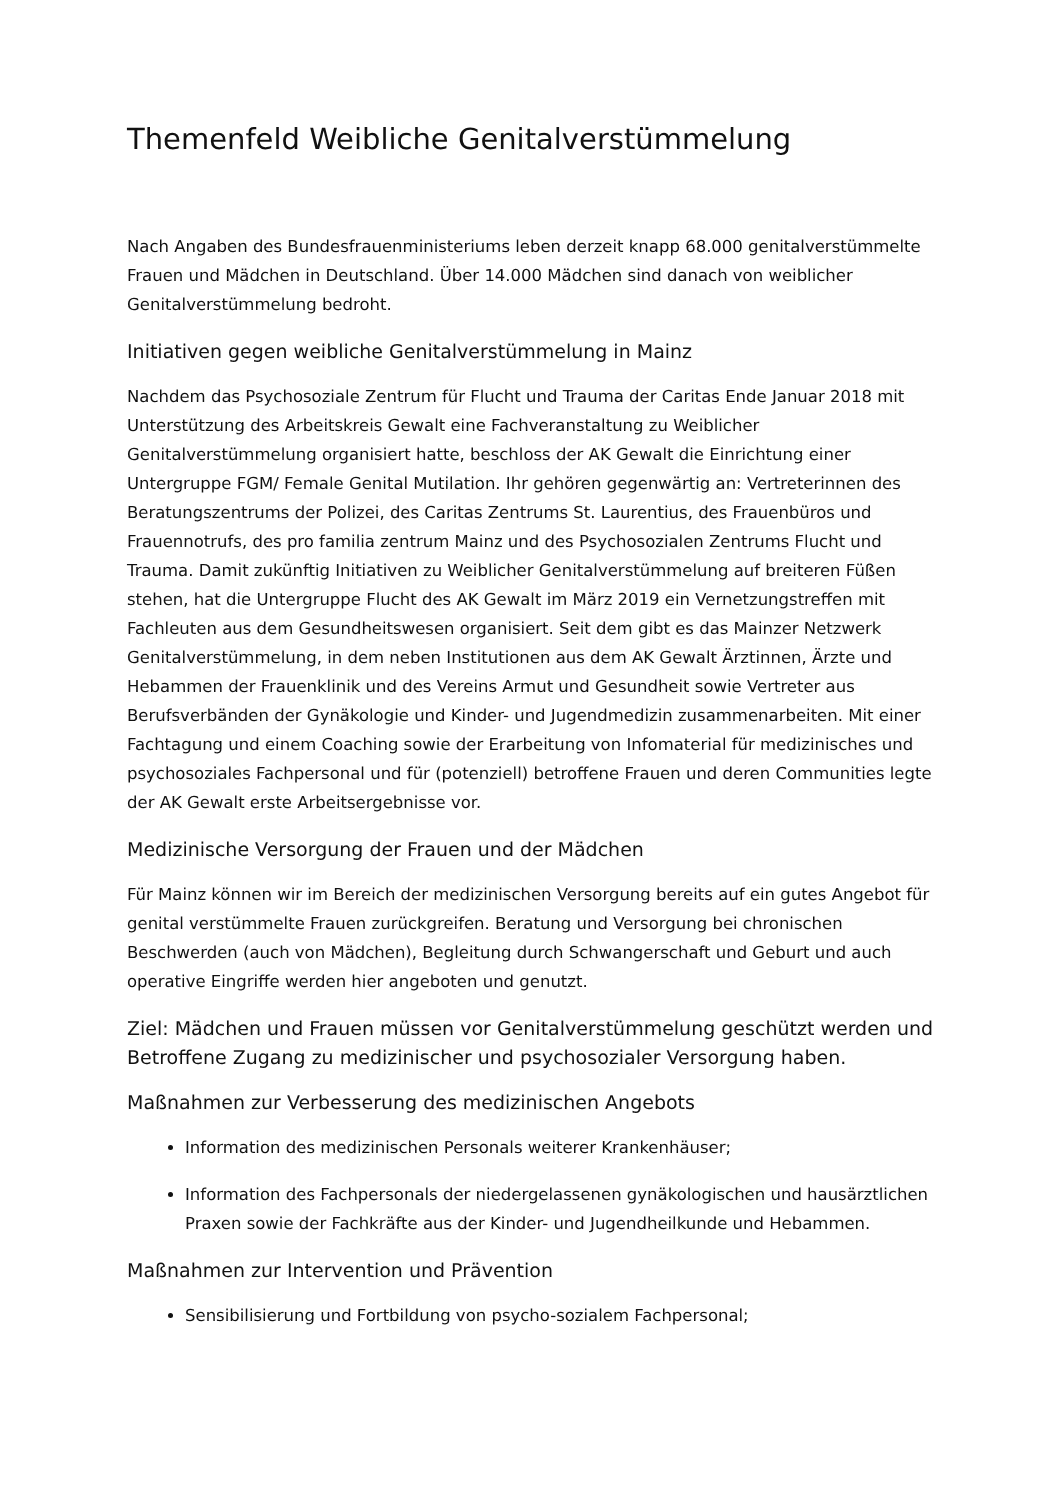Themenfeld Weibliche Genitalverstümmelung
Nach Angaben des Bundesfrauenministeriums leben derzeit knapp 68.000 genitalverstümmelte Frauen und Mädchen in Deutschland. Über 14.000 Mädchen sind danach von weiblicher Genitalverstümmelung bedroht.
Initiativen gegen weibliche Genitalverstümmelung in Mainz
Nachdem das Psychosoziale Zentrum für Flucht und Trauma der Caritas Ende Januar 2018 mit Unterstützung des Arbeitskreis Gewalt eine Fachveranstaltung zu Weiblicher Genitalverstümmelung organisiert hatte, beschloss der AK Gewalt die Einrichtung einer Untergruppe FGM/ Female Genital Mutilation. Ihr gehören gegenwärtig an: Vertreterinnen des Beratungszentrums der Polizei, des Caritas Zentrums St. Laurentius, des Frauenbüros und Frauennotrufs, des pro familia zentrum Mainz und des Psychosozialen Zentrums Flucht und Trauma. Damit zukünftig Initiativen zu Weiblicher Genitalverstümmelung auf breiteren Füßen stehen, hat die Untergruppe Flucht des AK Gewalt im März 2019 ein Vernetzungstreffen mit Fachleuten aus dem Gesundheitswesen organisiert. Seit dem gibt es das Mainzer Netzwerk Genitalverstümmelung, in dem neben Institutionen aus dem AK Gewalt Ärztinnen, Ärzte und Hebammen der Frauenklinik und des Vereins Armut und Gesundheit sowie Vertreter aus Berufsverbänden der Gynäkologie und Kinder- und Jugendmedizin zusammenarbeiten. Mit einer Fachtagung und einem Coaching sowie der Erarbeitung von Infomaterial für medizinisches und psychosoziales Fachpersonal und für (potenziell) betroffene Frauen und deren Communities legte der AK Gewalt erste Arbeitsergebnisse vor.
Medizinische Versorgung der Frauen und der Mädchen
Für Mainz können wir im Bereich der medizinischen Versorgung bereits auf ein gutes Angebot für genital verstümmelte Frauen zurückgreifen. Beratung und Versorgung bei chronischen Beschwerden (auch von Mädchen), Begleitung durch Schwangerschaft und Geburt und auch operative Eingriffe werden hier angeboten und genutzt.
Ziel: Mädchen und Frauen müssen vor Genitalverstümmelung geschützt werden und Betroffene Zugang zu medizinischer und psychosozialer Versorgung haben.
Maßnahmen zur Verbesserung des medizinischen Angebots
Information des medizinischen Personals weiterer Krankenhäuser;
Information des Fachpersonals der niedergelassenen gynäkologischen und hausärztlichen Praxen sowie der Fachkräfte aus der Kinder- und Jugendheilkunde und Hebammen.
Maßnahmen zur Intervention und Prävention
Sensibilisierung und Fortbildung von psycho-sozialem Fachpersonal;